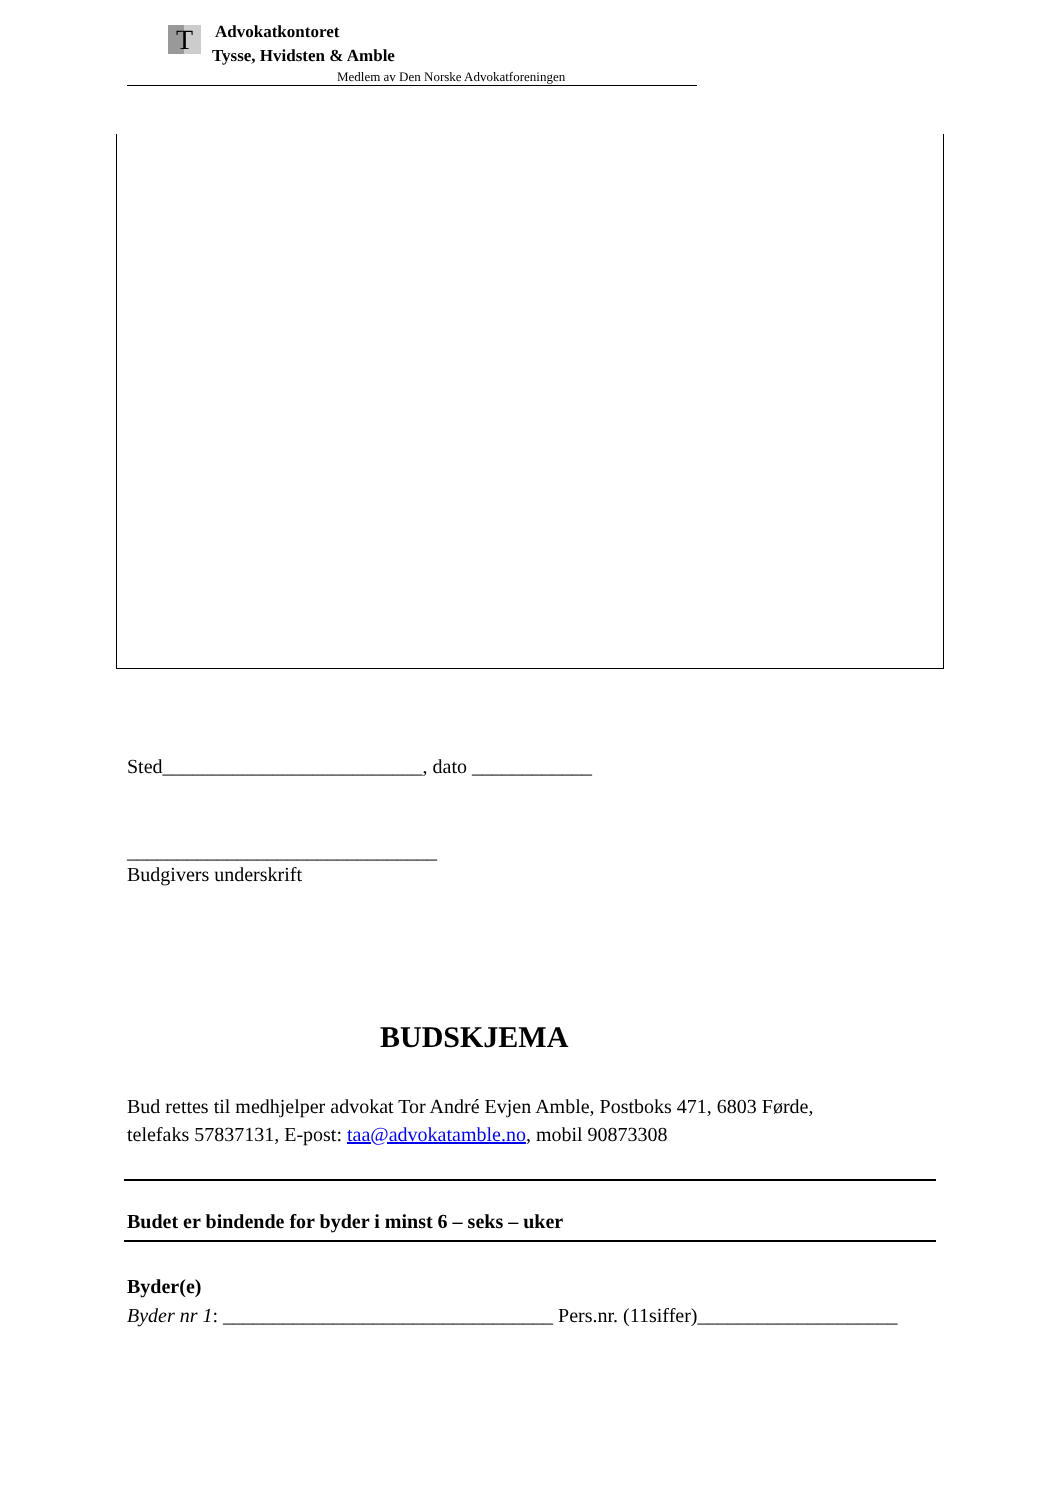T
Advokatkontoret
Tysse, Hvidsten & Amble
Medlem av Den Norske Advokatforeningen
Sted__________________________, dato ____________
_______________________________
Budgivers underskrift
BUDSKJEMA
Bud rettes til medhjelper advokat Tor André Evjen Amble, Postboks 471, 6803 Førde,
telefaks 57837131, E-post: taa@advokatamble.no, mobil 90873308
Budet er bindende for byder i minst 6 – seks – uker
Byder(e)
Byder nr 1: _________________________________ Pers.nr. (11siffer)____________________